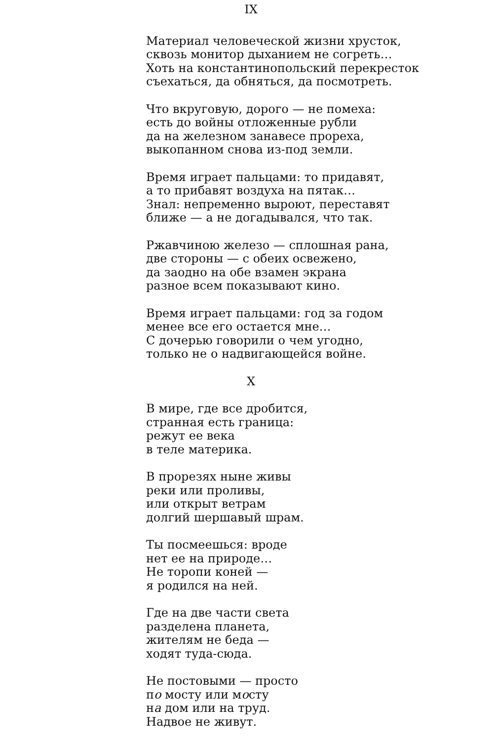IX
Материал человеческой жизни хрусток,
сквозь монитор дыханием не согреть…
Хоть на константинопольский перекресток
съехаться, да обняться, да посмотреть.
Что вкруговую, дорого — не помеха:
есть до войны отложенные рубли
да на железном занавесе прореха,
выкопанном снова из-под земли.
Время играет пальцами: то придавят,
а то прибавят воздуха на пятак…
Знал: непременно выроют, переставят
ближе — а не догадывался, что так.
Ржавчиною железо — сплошная рана,
две стороны — с обеих освежено,
да заодно на обе взамен экрана
разное всем показывают кино.
Время играет пальцами: год за годом
менее все его остается мне…
С дочерью говорили о чем угодно,
только не о надвигающейся войне.
X
В мире, где все дробится,
странная есть граница:
режут ее века
в теле материка.
В прорезях ныне живы
реки или проливы,
или открыт ветрам
долгий шершавый шрам.
Ты посмеешься: вроде
нет ее на природе…
Не торопи коней —
я родился на ней.
Где на две части света
разделена планета,
жителям не беда —
ходят туда-сюда.
Не постовыми — просто
по мосту или мосту
на дом или на труд.
Надвое не живут.